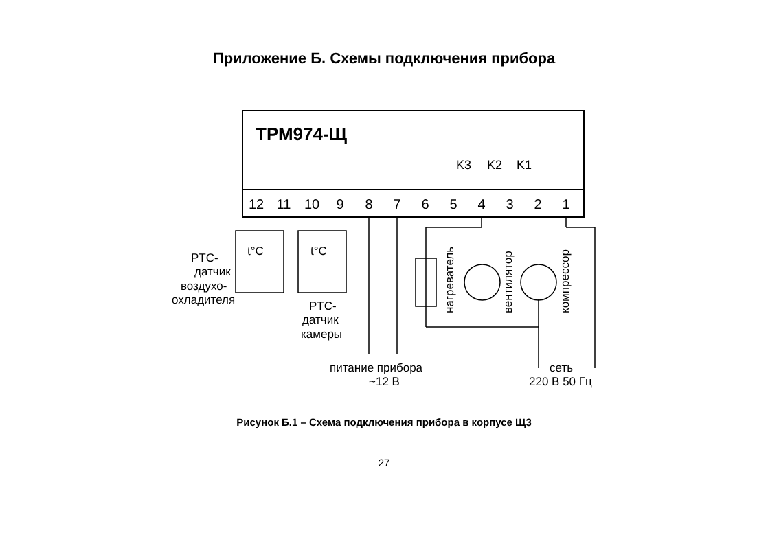Приложение Б. Схемы подключения прибора
ТРМ974-Щ
K3
K2
K1
12
11
10
9
8
7
6
5
4
3
2
1
PTC-
датчик
воздухо-
охладителя
PTC-
датчик
камеры
питание прибора
~12 В
сеть
220 В 50 Гц
t°C
t°C
нагреватель
вентилятор
компрессор
Рисунок Б.1 – Схема подключения прибора в корпусе Щ3
27